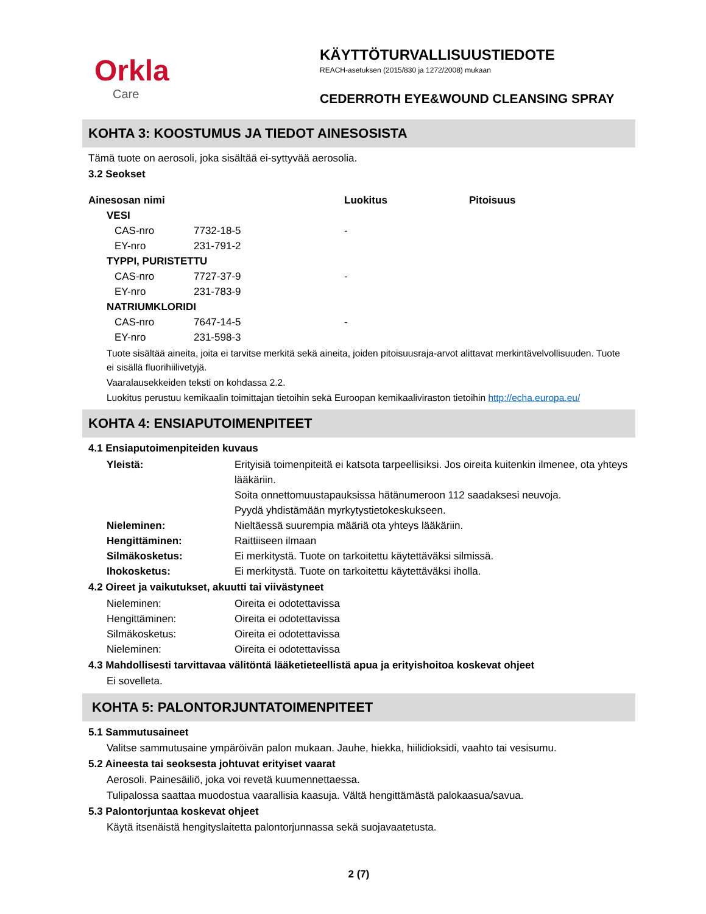Orkla
Care
KÄYTTÖTURVALLISUUSTIEDOTE
REACH-asetuksen (2015/830 ja 1272/2008) mukaan
CEDERROTH EYE&WOUND CLEANSING SPRAY
KOHTA 3: KOOSTUMUS JA TIEDOT AINESOSISTA
Tämä tuote on aerosoli, joka sisältää ei-syttyvää aerosolia.
3.2 Seokset
| Ainesosan nimi | | | Luokitus | Pitoisuus |
| --- | --- | --- | --- | --- |
| | VESI | | | |
| | CAS-nro | 7732-18-5 | - | |
| | EY-nro | 231-791-2 | | |
| | TYPPI, PURISTETTU | | | |
| | CAS-nro | 7727-37-9 | - | |
| | EY-nro | 231-783-9 | | |
| | NATRIUMKLORIDI | | | |
| | CAS-nro | 7647-14-5 | - | |
| | EY-nro | 231-598-3 | | |
Tuote sisältää aineita, joita ei tarvitse merkitä sekä aineita, joiden pitoisuusraja-arvot alittavat merkintävelvollisuuden. Tuote ei sisällä fluorihiilivetyjä.
Vaaralausekkeiden teksti on kohdassa 2.2.
Luokitus perustuu kemikaalin toimittajan tietoihin sekä Euroopan kemikaaliviraston tietoihin http://echa.europa.eu/
KOHTA 4: ENSIAPUTOIMENPITEET
4.1 Ensiaputoimenpiteiden kuvaus
| Yleistä: | Erityisiä toimenpiteitä ei katsota tarpeellisiksi. Jos oireita kuitenkin ilmenee, ota yhteys lääkäriin. Soita onnettomuustapauksissa hätänumeroon 112 saadaksesi neuvoja. Pyydä yhdistämään myrkytystietokeskukseen. |
| Nieleminen: | Nieltäessä suurempia määriä ota yhteys lääkäriin. |
| Hengittäminen: | Raittiiseen ilmaan |
| Silmäkosketus: | Ei merkitystä. Tuote on tarkoitettu käytettäväksi silmissä. |
| Ihokosketus: | Ei merkitystä. Tuote on tarkoitettu käytettäväksi iholla. |
4.2 Oireet ja vaikutukset, akuutti tai viivästyneet
| Nieleminen: | Oireita ei odotettavissa |
| Hengittäminen: | Oireita ei odotettavissa |
| Silmäkosketus: | Oireita ei odotettavissa |
| Nieleminen: | Oireita ei odotettavissa |
4.3 Mahdollisesti tarvittavaa välitöntä lääketieteellistä apua ja erityishoitoa koskevat ohjeet
Ei sovelleta.
KOHTA 5: PALONTORJUNTATOIMENPITEET
5.1 Sammutusaineet
Valitse sammutusaine ympäröivän palon mukaan. Jauhe, hiekka, hiilidioksidi, vaahto tai vesisumu.
5.2 Aineesta tai seoksesta johtuvat erityiset vaarat
Aerosoli. Painesäiliö, joka voi revetä kuumennettaessa.
Tulipalossa saattaa muodostua vaarallisia kaasuja. Vältä hengittämästä palokaasua/savua.
5.3 Palontorjuntaa koskevat ohjeet
Käytä itsenäistä hengityslaitetta palontorjunnassa sekä suojavaatetusta.
2 (7)